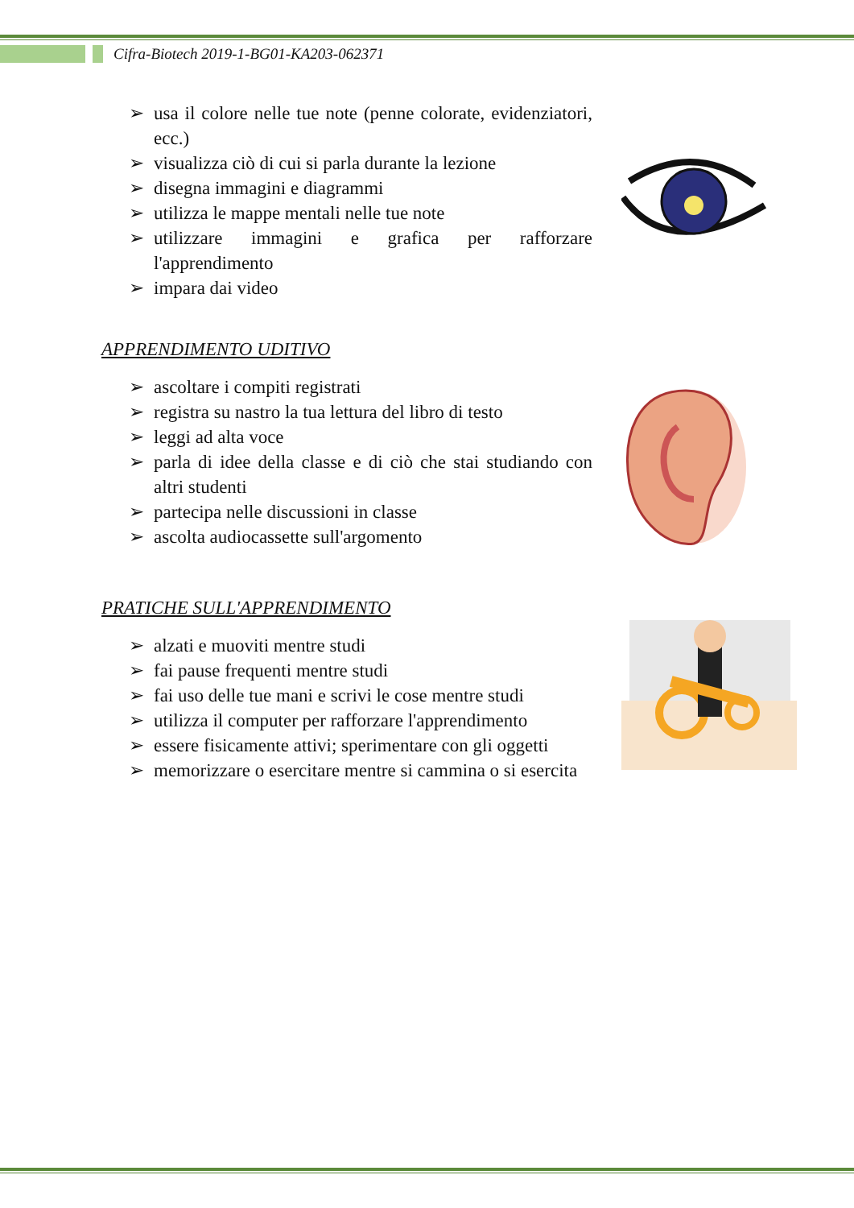Cifra-Biotech 2019-1-BG01-KA203-062371
➢ usa il colore nelle tue note (penne colorate, evidenziatori, ecc.)
➢ visualizza ciò di cui si parla durante la lezione
➢ disegna immagini e diagrammi
➢ utilizza le mappe mentali nelle tue note
➢ utilizzare immagini e grafica per rafforzare l'apprendimento
➢ impara dai video
APPRENDIMENTO UDITIVO
➢ ascoltare i compiti registrati
➢ registra su nastro la tua lettura del libro di testo
➢ leggi ad alta voce
➢ parla di idee della classe e di ciò che stai studiando con altri studenti
➢ partecipa nelle discussioni in classe
➢ ascolta audiocassette sull'argomento
PRATICHE SULL'APPRENDIMENTO
➢ alzati e muoviti mentre studi
➢ fai pause frequenti mentre studi
➢ fai uso delle tue mani e scrivi le cose mentre studi
➢ utilizza il computer per rafforzare l'apprendimento
➢ essere fisicamente attivi; sperimentare con gli oggetti
➢ memorizzare o esercitare mentre si cammina o si esercita